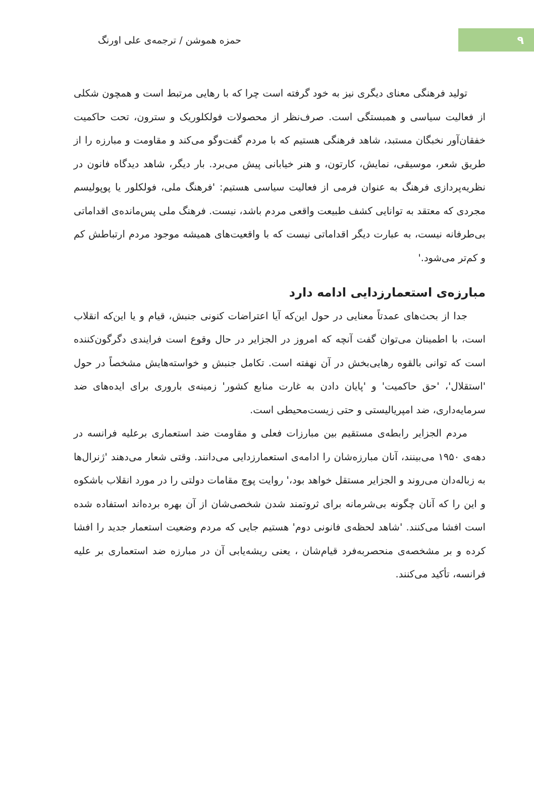۹
حمزه هموشن / ترجمه‌ی علی اورنگ
تولید فرهنگی معنای دیگری نیز به خود گرفته است چرا که با رهایی مرتبط است و همچون شکلی از فعالیت سیاسی و همبستگی است. صرف‌نظر از محصولات فولکلوریک و سترون، تحت حاکمیت خفقان‌آور نخبگان مستبد، شاهد فرهنگی هستیم که با مردم گفت‌وگو می‌کند و مقاومت و مبارزه را از طریق شعر، موسیقی، نمایش، کارتون، و هنر خیابانی پیش می‌برد. بار دیگر، شاهد دیدگاه فانون در نظریه‌پردازی فرهنگ به عنوان فرمی از فعالیت سیاسی هستیم: 'فرهنگ ملی، فولکلور یا پوپولیسم مجردی که معتقد به توانایی کشف طبیعت واقعی مردم باشد، نیست. فرهنگ ملی پس‌مانده‌ی اقداماتی بی‌طرفانه نیست، به عبارت دیگر اقداماتی نیست که با واقعیت‌های همیشه موجود مردم ارتباطش کم و کم‌تر می‌شود.'
مبارزه‌ی استعمارزدایی ادامه دارد
جدا از بحث‌های عمدتاً معنایی در حول این‌که آیا اعتراضات کنونی جنبش، قیام و یا این‌که انقلاب است، با اطمینان می‌توان گفت آنچه که امروز در الجزایر در حال وقوع است فرایندی دگرگون‌کننده است که توانی بالقوه رهایی‌بخش در آن نهفته است. تکامل جنبش و خواسته‌هایش مشخصاً در حول 'استقلال'، 'حق حاکمیت' و 'پایان دادن به غارت منابع کشور' زمینه‌ی باروری برای ایده‌های ضد سرمایه‌داری، ضد امپریالیستی و حتی زیست‌محیطی است.
مردم الجزایر رابطه‌ی مستقیم بین مبارزات فعلی و مقاومت ضد استعماری برعلیه فرانسه در دهه‌ی ۱۹۵۰ می‌بینند، آنان مبارزه‌شان را ادامه‌ی استعمارزدایی می‌دانند. وقتی شعار می‌دهند 'ژنرال‌ها به زباله‌دان می‌روند و الجزایر مستقل خواهد بود،' روایت پوچ مقامات دولتی را در مورد انقلاب باشکوه و این را که آنان چگونه بی‌شرمانه برای ثروتمند شدن شخصی‌شان از آن بهره برده‌اند استفاده شده است افشا می‌کنند. 'شاهد لحظه‌ی فانونی دوم' هستیم جایی که مردم وضعیت استعمار جدید را افشا کرده و بر مشخصه‌ی منحصربه‌فرد قیام‌شان ، یعنی ریشه‌یابی آن در مبارزه ضد استعماری بر علیه فرانسه، تأکید می‌کنند.